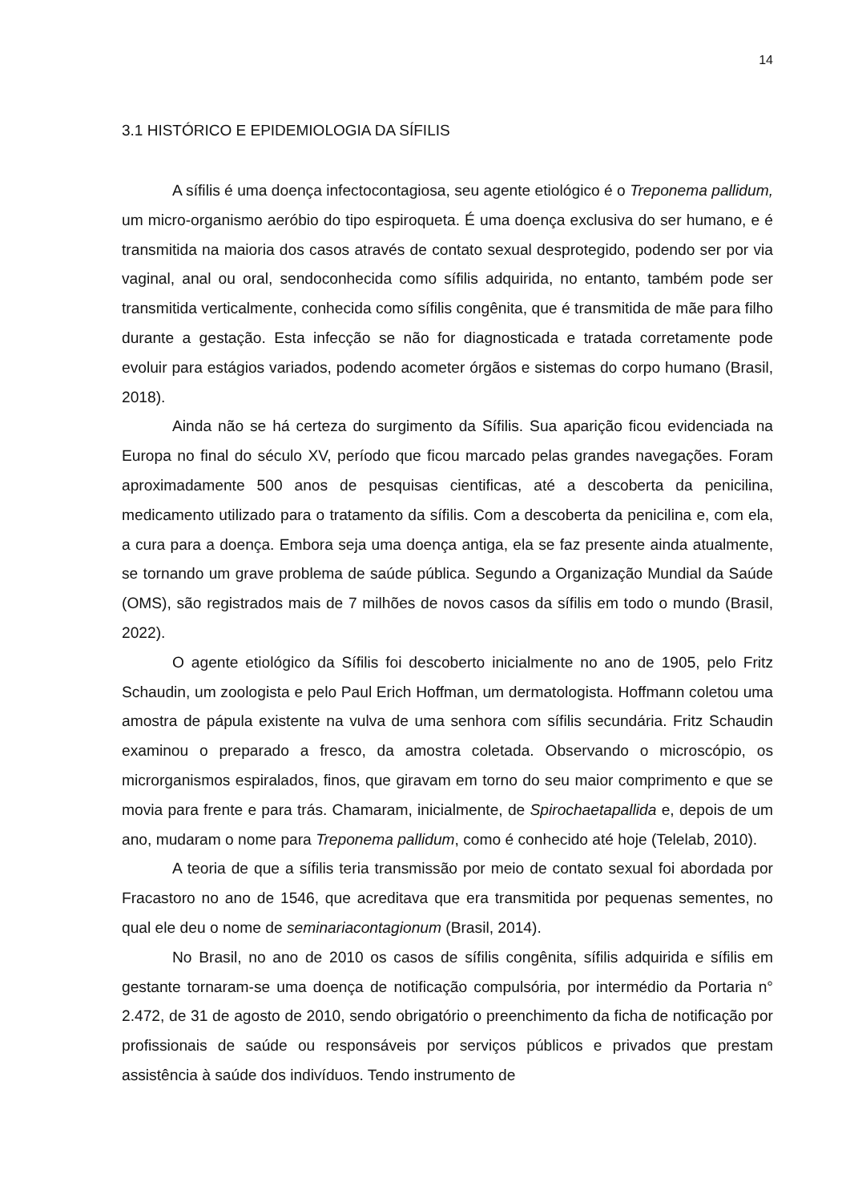14
3.1 HISTÓRICO E EPIDEMIOLOGIA DA SÍFILIS
A sífilis é uma doença infectocontagiosa, seu agente etiológico é o Treponema pallidum, um micro-organismo aeróbio do tipo espiroqueta. É uma doença exclusiva do ser humano, e é transmitida na maioria dos casos através de contato sexual desprotegido, podendo ser por via vaginal, anal ou oral, sendoconhecida como sífilis adquirida, no entanto, também pode ser transmitida verticalmente, conhecida como sífilis congênita, que é transmitida de mãe para filho durante a gestação. Esta infecção se não for diagnosticada e tratada corretamente pode evoluir para estágios variados, podendo acometer órgãos e sistemas do corpo humano (Brasil, 2018).
Ainda não se há certeza do surgimento da Sífilis. Sua aparição ficou evidenciada na Europa no final do século XV, período que ficou marcado pelas grandes navegações. Foram aproximadamente 500 anos de pesquisas cientificas, até a descoberta da penicilina, medicamento utilizado para o tratamento da sífilis. Com a descoberta da penicilina e, com ela, a cura para a doença. Embora seja uma doença antiga, ela se faz presente ainda atualmente, se tornando um grave problema de saúde pública. Segundo a Organização Mundial da Saúde (OMS), são registrados mais de 7 milhões de novos casos da sífilis em todo o mundo (Brasil, 2022).
O agente etiológico da Sífilis foi descoberto inicialmente no ano de 1905, pelo Fritz Schaudin, um zoologista e pelo Paul Erich Hoffman, um dermatologista. Hoffmann coletou uma amostra de pápula existente na vulva de uma senhora com sífilis secundária. Fritz Schaudin examinou o preparado a fresco, da amostra coletada. Observando o microscópio, os microrganismos espiralados, finos, que giravam em torno do seu maior comprimento e que se movia para frente e para trás. Chamaram, inicialmente, de Spirochaetapallida e, depois de um ano, mudaram o nome para Treponema pallidum, como é conhecido até hoje (Telelab, 2010).
A teoria de que a sífilis teria transmissão por meio de contato sexual foi abordada por Fracastoro no ano de 1546, que acreditava que era transmitida por pequenas sementes, no qual ele deu o nome de seminariacontagionum (Brasil, 2014).
No Brasil, no ano de 2010 os casos de sífilis congênita, sífilis adquirida e sífilis em gestante tornaram-se uma doença de notificação compulsória, por intermédio da Portaria n° 2.472, de 31 de agosto de 2010, sendo obrigatório o preenchimento da ficha de notificação por profissionais de saúde ou responsáveis por serviços públicos e privados que prestam assistência à saúde dos indivíduos. Tendo instrumento de